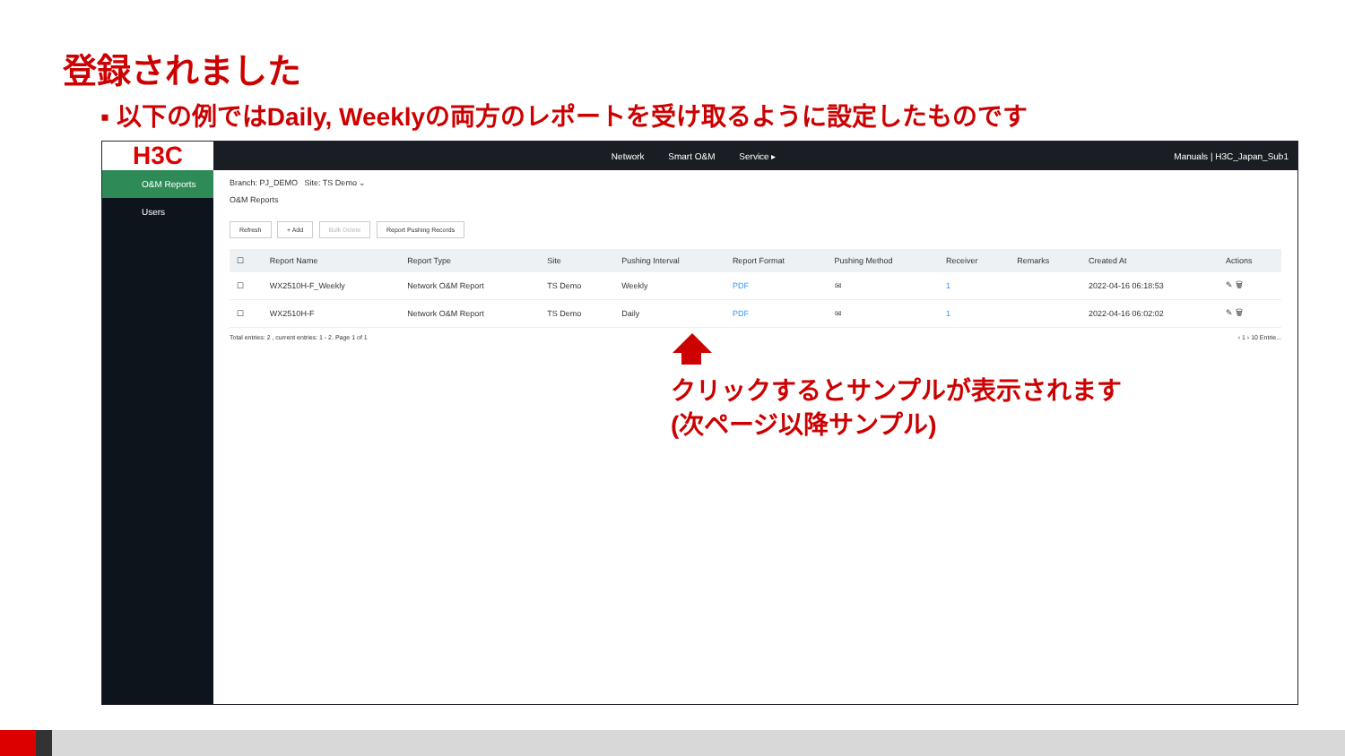登録されました
▪ 以下の例ではDaily, Weeklyの両方のレポートを受け取るように設定したものです
H3C
Network Smart O&M Service ▸ Manuals | H3C_Japan_Sub1
O&M Reports
Users
Branch: PJ_DEMO Site: TS Demo ⌄
O&M Reports
Refresh + Add Bulk Delete Report Pushing Records
| ☐ | Report Name | Report Type | Site | Pushing Interval | Report Format | Pushing Method | Receiver | Remarks | Created At | Actions |
| --- | --- | --- | --- | --- | --- | --- | --- | --- | --- | --- |
| ☐ | WX2510H-F_Weekly | Network O&M Report | TS Demo | Weekly | PDF | ✉ | 1 | | 2022-04-16 06:18:53 | ✎ 🗑 |
| ☐ | WX2510H-F | Network O&M Report | TS Demo | Daily | PDF | ✉ | 1 | | 2022-04-16 06:02:02 | ✎ 🗑 |
Total entries: 2 , current entries: 1 - 2. Page 1 of 1 ‹ 1 › 10 Entrie...
クリックするとサンプルが表示されます
(次ページ以降サンプル)